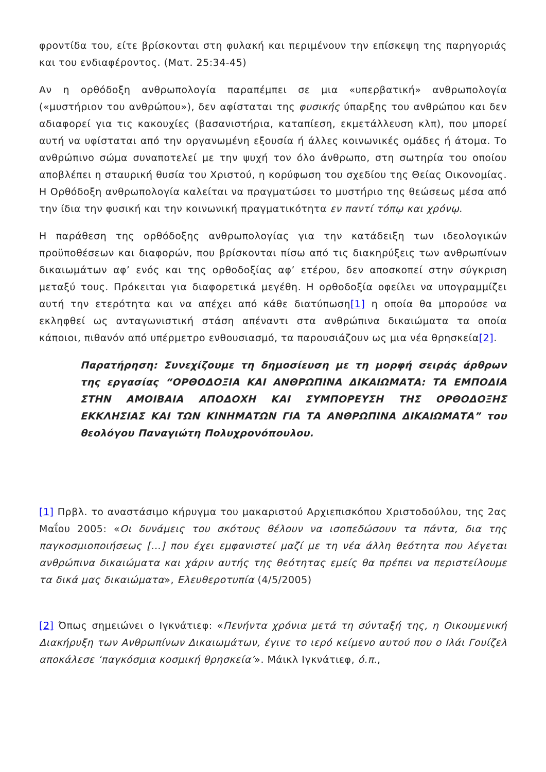φροντίδα του, είτε βρίσκονται στη φυλακή και περιμένουν την επίσκεψη της παρηγοριάς και του ενδιαφέροντος. (Ματ. 25:34-45)
Αν η ορθόδοξη ανθρωπολογία παραπέμπει σε μια «υπερβατική» ανθρωπολογία («μυστήριον του ανθρώπου»), δεν αφίσταται της φυσικής ύπαρξης του ανθρώπου και δεν αδιαφορεί για τις κακουχίες (βασανιστήρια, καταπίεση, εκμετάλλευση κλπ), που μπορεί αυτή να υφίσταται από την οργανωμένη εξουσία ή άλλες κοινωνικές ομάδες ή άτομα. Το ανθρώπινο σώμα συναποτελεί με την ψυχή τον όλο άνθρωπο, στη σωτηρία του οποίου αποβλέπει η σταυρική θυσία του Χριστού, η κορύφωση του σχεδίου της Θείας Οικονομίας. Η Ορθόδοξη ανθρωπολογία καλείται να πραγματώσει το μυστήριο της θεώσεως μέσα από την ίδια την φυσική και την κοινωνική πραγματικότητα εν παντί τόπῳ και χρόνῳ.
Η παράθεση της ορθόδοξης ανθρωπολογίας για την κατάδειξη των ιδεολογικών προϋποθέσεων και διαφορών, που βρίσκονται πίσω από τις διακηρύξεις των ανθρωπίνων δικαιωμάτων αφ’ ενός και της ορθοδοξίας αφ’ ετέρου, δεν αποσκοπεί στην σύγκριση μεταξύ τους. Πρόκειται για διαφορετικά μεγέθη. Η ορθοδοξία οφείλει να υπογραμμίζει αυτή την ετερότητα και να απέχει από κάθε διατύπωση[1] η οποία θα μπορούσε να εκληφθεί ως ανταγωνιστική στάση απέναντι στα ανθρώπινα δικαιώματα τα οποία κάποιοι, πιθανόν από υπέρμετρο ενθουσιασμό, τα παρουσιάζουν ως μια νέα θρησκεία[2].
Παρατήρηση: Συνεχίζουμε τη δημοσίευση με τη μορφή σειράς άρθρων της εργασίας “ΟΡΘΟΔΟΞΙΑ ΚΑΙ ΑΝΘΡΩΠΙΝΑ ΔΙΚΑΙΩΜΑΤΑ: ΤΑ ΕΜΠΟΔΙΑ ΣΤΗΝ ΑΜΟΙΒΑΙΑ ΑΠΟΔΟΧΗ ΚΑΙ ΣΥΜΠΟΡΕΥΣΗ ΤΗΣ ΟΡΘΟΔΟΞΗΣ ΕΚΚΛΗΣΙΑΣ ΚΑΙ ΤΩΝ ΚΙΝΗΜΑΤΩΝ ΓΙΑ ΤΑ ΑΝΘΡΩΠΙΝΑ ΔΙΚΑΙΩΜΑΤΑ” του θεολόγου Παναγιώτη Πολυχρονόπουλου.
[1] Πρβλ. το αναστάσιμο κήρυγμα του μακαριστού Αρχιεπισκόπου Χριστοδούλου, της 2ας Μαΐου 2005: «Οι δυνάμεις του σκότους θέλουν να ισοπεδώσουν τα πάντα, δια της παγκοσμιοποιήσεως […] που έχει εμφανιστεί μαζί με τη νέα άλλη θεότητα που λέγεται ανθρώπινα δικαιώματα και χάριν αυτής της θεότητας εμείς θα πρέπει να περιστείλουμε τα δικά μας δικαιώματα», Ελευθεροτυπία (4/5/2005)
[2] Όπως σημειώνει ο Ιγκνάτιεφ: «Πενήντα χρόνια μετά τη σύνταξή της, η Οικουμενική Διακήρυξη των Ανθρωπίνων Δικαιωμάτων, έγινε το ιερό κείμενο αυτού που ο Ιλάι Γουίζελ αποκάλεσε ‘παγκόσμια κοσμική θρησκεία’». Μάικλ Ιγκνάτιεφ, ό.π.,